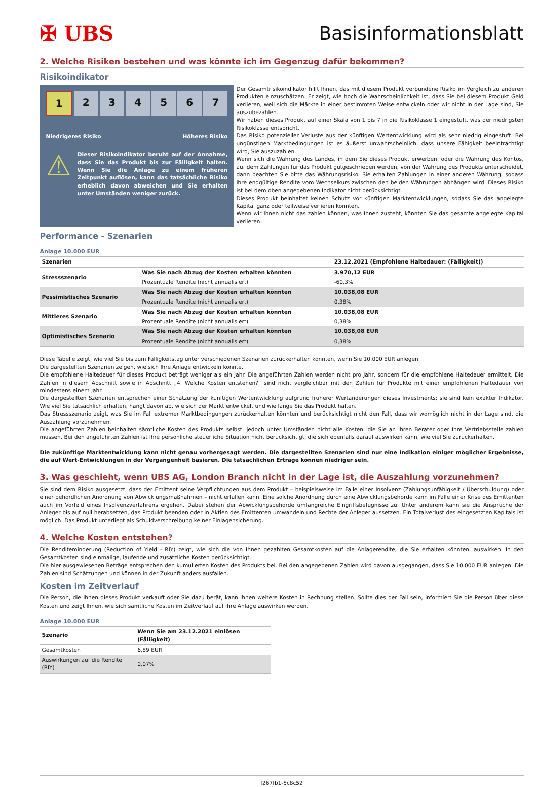✠ UBS Basisinformationsblatt
2. Welche Risiken bestehen und was könnte ich im Gegenzug dafür bekommen?
Risikoindikator
1 2 3 4 5 6 7
Niedrigeres Risiko Höheres Risiko
⚠
Dieser Risikoindikator beruht auf der Annahme, dass Sie das Produkt bis zur Fälligkeit halten. Wenn Sie die Anlage zu einem früheren Zeitpunkt auflösen, kann das tatsächliche Risiko erheblich davon abweichen und Sie erhalten unter Umständen weniger zurück.
Der Gesamtrisikoindikator hilft Ihnen, das mit diesem Produkt verbundene Risiko im Vergleich zu anderen Produkten einzuschätzen. Er zeigt, wie hoch die Wahrscheinlichkeit ist, dass Sie bei diesem Produkt Geld verlieren, weil sich die Märkte in einer bestimmten Weise entwickeln oder wir nicht in der Lage sind, Sie auszubezahlen.
Wir haben dieses Produkt auf einer Skala von 1 bis 7 in die Risikoklasse 1 eingestuft, was der niedrigsten Risikoklasse entspricht.
Das Risiko potenzieller Verluste aus der künftigen Wertentwicklung wird als sehr niedrig eingestuft. Bei ungünstigen Marktbedingungen ist es äußerst unwahrscheinlich, dass unsere Fähigkeit beeinträchtigt wird, Sie auszuzahlen.
Wenn sich die Währung des Landes, in dem Sie dieses Produkt erwerben, oder die Währung des Kontos, auf dem Zahlungen für das Produkt gutgeschrieben werden, von der Währung des Produkts unterscheidet, dann beachten Sie bitte das Währungsrisiko. Sie erhalten Zahlungen in einer anderen Währung, sodass Ihre endgültige Rendite vom Wechselkurs zwischen den beiden Währungen abhängen wird. Dieses Risiko ist bei dem oben angegebenen Indikator nicht berücksichtigt.
Dieses Produkt beinhaltet keinen Schutz vor künftigen Marktentwicklungen, sodass Sie das angelegte Kapital ganz oder teilweise verlieren könnten.
Wenn wir Ihnen nicht das zahlen können, was Ihnen zusteht, könnten Sie das gesamte angelegte Kapital verlieren.
Performance - Szenarien
Anlage 10.000 EUR
| Szenarien | | 23.12.2021 (Empfohlene Haltedauer: (Fälligkeit)) |
| --- | --- | --- |
| Stressszenario | Was Sie nach Abzug der Kosten erhalten könnten | 3.970,12 EUR |
| | Prozentuale Rendite (nicht annualisiert) | -60,3% |
| Pessimistisches Szenario | Was Sie nach Abzug der Kosten erhalten könnten | 10.038,08 EUR |
| | Prozentuale Rendite (nicht annualisiert) | 0,38% |
| Mittleres Szenario | Was Sie nach Abzug der Kosten erhalten könnten | 10.038,08 EUR |
| | Prozentuale Rendite (nicht annualisiert) | 0,38% |
| Optimistisches Szenario | Was Sie nach Abzug der Kosten erhalten könnten | 10.038,08 EUR |
| | Prozentuale Rendite (nicht annualisiert) | 0,38% |
Diese Tabelle zeigt, wie viel Sie bis zum Fälligkeitstag unter verschiedenen Szenarien zurückerhalten könnten, wenn Sie 10.000 EUR anlegen.
Die dargestellten Szenarien zeigen, wie sich Ihre Anlage entwickeln könnte.
Die empfohlene Haltedauer für dieses Produkt beträgt weniger als ein Jahr. Die angeführten Zahlen werden nicht pro Jahr, sondern für die empfohlene Haltedauer ermittelt. Die Zahlen in diesem Abschnitt sowie in Abschnitt „4. Welche Kosten entstehen?“ sind nicht vergleichbar mit den Zahlen für Produkte mit einer empfohlenen Haltedauer von mindestens einem Jahr.
Die dargestellten Szenarien entsprechen einer Schätzung der künftigen Wertentwicklung aufgrund früherer Wertänderungen dieses Investments; sie sind kein exakter Indikator. Wie viel Sie tatsächlich erhalten, hängt davon ab, wie sich der Markt entwickelt und wie lange Sie das Produkt halten.
Das Stressszenario zeigt, was Sie im Fall extremer Marktbedingungen zurückerhalten könnten und berücksichtigt nicht den Fall, dass wir womöglich nicht in der Lage sind, die Auszahlung vorzunehmen.
Die angeführten Zahlen beinhalten sämtliche Kosten des Produkts selbst, jedoch unter Umständen nicht alle Kosten, die Sie an Ihren Berater oder Ihre Vertriebsstelle zahlen müssen. Bei den angeführten Zahlen ist Ihre persönliche steuerliche Situation nicht berücksichtigt, die sich ebenfalls darauf auswirken kann, wie viel Sie zurückerhalten.
Die zukünftige Marktentwicklung kann nicht genau vorhergesagt werden. Die dargestellten Szenarien sind nur eine Indikation einiger möglicher Ergebnisse, die auf Wert-Entwicklungen in der Vergangenheit basieren. Die tatsächlichen Erträge können niedriger sein.
3. Was geschieht, wenn UBS AG, London Branch nicht in der Lage ist, die Auszahlung vorzunehmen?
Sie sind dem Risiko ausgesetzt, dass der Emittent seine Verpflichtungen aus dem Produkt – beispielsweise im Falle einer Insolvenz (Zahlungsunfähigkeit / Überschuldung) oder einer behördlichen Anordnung von Abwicklungsmaßnahmen – nicht erfüllen kann. Eine solche Anordnung durch eine Abwicklungsbehörde kann im Falle einer Krise des Emittenten auch im Vorfeld eines Insolvenzverfahrens ergehen. Dabei stehen der Abwicklungsbehörde umfangreiche Eingriffsbefugnisse zu. Unter anderem kann sie die Ansprüche der Anleger bis auf null herabsetzen, das Produkt beenden oder in Aktien des Emittenten umwandeln und Rechte der Anleger aussetzen. Ein Totalverlust des eingesetzten Kapitals ist möglich. Das Produkt unterliegt als Schuldverschreibung keiner Einlagensicherung.
4. Welche Kosten entstehen?
Die Renditeminderung (Reduction of Yield - RIY) zeigt, wie sich die von Ihnen gezahlten Gesamtkosten auf die Anlagerendite, die Sie erhalten könnten, auswirken. In den Gesamtkosten sind einmalige, laufende und zusätzliche Kosten berücksichtigt.
Die hier ausgewiesenen Beträge entsprechen den kumulierten Kosten des Produkts bei. Bei den angegebenen Zahlen wird davon ausgegangen, dass Sie 10.000 EUR anlegen. Die Zahlen sind Schätzungen und können in der Zukunft anders ausfallen.
Kosten im Zeitverlauf
Die Person, die Ihnen dieses Produkt verkauft oder Sie dazu berät, kann Ihnen weitere Kosten in Rechnung stellen. Sollte dies der Fall sein, informiert Sie die Person über diese Kosten und zeigt Ihnen, wie sich sämtliche Kosten im Zeitverlauf auf Ihre Anlage auswirken werden.
Anlage 10.000 EUR
| Szenario | Wenn Sie am 23.12.2021 einlösen (Fälligkeit) |
| --- | --- |
| Gesamtkosten | 6,89 EUR |
| Auswirkungen auf die Rendite (RIY) | 0,07% |
f267fb1-5c8c52